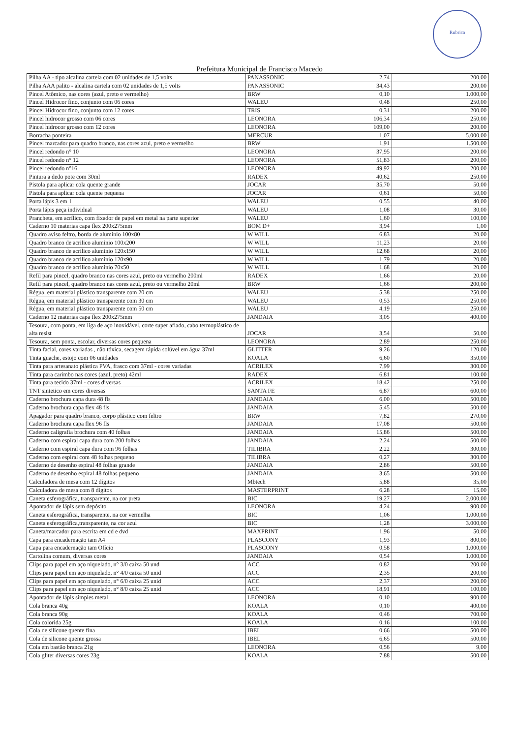Rubrica
Prefeitura Municipal de Francisco Macedo
| Pilha AA - tipo alcalina cartela com 02 unidades de 1,5 volts | PANASSONIC | 2,74 | 200,00 |
| Pilha AAA palito - alcalina cartela com 02 unidades de 1,5 volts | PANASSONIC | 34,43 | 200,00 |
| Pincel Atômico, nas cores (azul, preto e vermelho) | BRW | 0,10 | 1.000,00 |
| Pincel Hidrocor fino, conjunto com 06 cores | WALEU | 0,48 | 250,00 |
| Pincel Hidrocor fino, conjunto com 12 cores | TRIS | 0,31 | 200,00 |
| Pincel hidrocor grosso com 06 cores | LEONORA | 106,34 | 250,00 |
| Pincel hidrocor grosso com 12 cores | LEONORA | 109,00 | 200,00 |
| Borracha ponteira | MERCUR | 1,07 | 5.000,00 |
| Pincel marcador para quadro branco, nas cores azul, preto e vermelho | BRW | 1,91 | 1.500,00 |
| Pincel redondo n° 10 | LEONORA | 37,95 | 200,00 |
| Pincel redondo n° 12 | LEONORA | 51,83 | 200,00 |
| Pincel redondo n°16 | LEONORA | 49,92 | 200,00 |
| Pintura a dedo pote com 30ml | RADEX | 40,62 | 250,00 |
| Pistola para aplicar cola quente grande | JOCAR | 35,70 | 50,00 |
| Pistola para aplicar cola quente pequena | JOCAR | 0,61 | 50,00 |
| Porta lápis 3 em 1 | WALEU | 0,55 | 40,00 |
| Porta lápis peça individual | WALEU | 1,08 | 30,00 |
| Prancheta, em acrílico, com fixador de papel em metal na parte superior | WALEU | 1,60 | 100,00 |
| Caderno 10 materias capa flex 200x275mm | BOM D+ | 3,94 | 1,00 |
| Quadro aviso feltro, borda de alumínio 100x80 | W WILL | 6,83 | 20,00 |
| Quadro branco de acrilico aluminio 100x200 | W WILL | 11,23 | 20,00 |
| Quadro branco de acrilico aluminio 120x150 | W WILL | 12,68 | 20,00 |
| Quadro branco de acrilico aluminio 120x90 | W WILL | 1,79 | 20,00 |
| Quadro branco de acrilico aluminio 70x50 | W WILL | 1,68 | 20,00 |
| Refil para pincel, quadro branco nas cores azul, preto ou vermelho 200ml | RADEX | 1,66 | 20,00 |
| Refil para pincel, quadro branco nas cores azul, preto ou vermelho 20ml | BRW | 1,66 | 200,00 |
| Régua, em material plástico transparente com 20 cm | WALEU | 5,38 | 250,00 |
| Régua, em material plástico transparente com 30 cm | WALEU | 0,53 | 250,00 |
| Régua, em material plástico transparente com 50 cm | WALEU | 4,19 | 250,00 |
| Caderno 12 materias capa flex 200x275mm | JANDAIA | 3,05 | 400,00 |
| Tesoura, com ponta, em liga de aço inoxidável, corte super afiado, cabo termoplástico de alta resist | JOCAR | 3,54 | 50,00 |
| Tesoura, sem ponta, escolar, diversas cores pequena | LEONORA | 2,89 | 250,00 |
| Tinta facial, cores variadas , não tóxica, secagem rápida solúvel em água 37ml | GLITTER | 9,26 | 120,00 |
| Tinta guache, estojo com 06 unidades | KOALA | 6,60 | 350,00 |
| Tinta para artesanato plástica PVA, frasco com 37ml - cores variadas | ACRILEX | 7,99 | 300,00 |
| Tinta para carimbo nas cores (azul, preto) 42ml | RADEX | 6,81 | 100,00 |
| Tinta para tecido 37ml - cores diversas | ACRILEX | 18,42 | 250,00 |
| TNT sintetico em cores diversas | SANTA FE | 6,87 | 600,00 |
| Caderno brochura capa dura 48 fls | JANDAIA | 6,00 | 500,00 |
| Caderno brochura capa flex 48 fls | JANDAIA | 5,45 | 500,00 |
| Apagador para quadro branco, corpo plástico com feltro | BRW | 7,82 | 270,00 |
| Caderno brochura capa flex 96 fls | JANDAIA | 17,08 | 500,00 |
| Caderno caligrafia brochura com 40 folhas | JANDAIA | 15,86 | 500,00 |
| Caderno com espiral capa dura com 200 folhas | JANDAIA | 2,24 | 500,00 |
| Caderno com espiral capa dura com 96 folhas | TILIBRA | 2,22 | 300,00 |
| Caderno com espiral com 48 folhas pequeno | TILIBRA | 0,27 | 300,00 |
| Caderno de desenho espiral 48 folhas grande | JANDAIA | 2,86 | 500,00 |
| Caderno de desenho espiral 48 folhas pequeno | JANDAIA | 3,65 | 500,00 |
| Calculadora de mesa com 12 dígitos | Mbtech | 5,88 | 35,00 |
| Calculadora de mesa com 8 dígitos | MASTERPRINT | 6,28 | 15,00 |
| Caneta esferográfica, transparente, na cor preta | BIC | 19,27 | 2.000,00 |
| Apontador de lápis sem depósito | LEONORA | 4,24 | 900,00 |
| Caneta esferográfica, transparente, na cor vermelha | BIC | 1,06 | 1.000,00 |
| Caneta esferográfica,transparente, na cor azul | BIC | 1,28 | 3.000,00 |
| Caneta/marcador para escrita em cd e dvd | MAXPRINT | 1,96 | 50,00 |
| Capa para encadernação tam A4 | PLASCONY | 1,93 | 800,00 |
| Capa para encadernação tam Ofício | PLASCONY | 0,58 | 1.000,00 |
| Cartolina comum, diversas cores | JANDAIA | 0,54 | 1.000,00 |
| Clips para papel em aço niquelado, n° 3/0 caixa 50 und | ACC | 0,82 | 200,00 |
| Clips para papel em aço niquelado, n° 4/0 caixa 50 unid | ACC | 2,35 | 200,00 |
| Clips para papel em aço niquelado, n° 6/0 caixa 25 unid | ACC | 2,37 | 200,00 |
| Clips para papel em aço niquelado, n° 8/0 caixa 25 unid | ACC | 18,91 | 100,00 |
| Apontador de lápis simples metal | LEONORA | 0,10 | 900,00 |
| Cola branca 40g | KOALA | 0,10 | 400,00 |
| Cola branca 90g | KOALA | 0,46 | 700,00 |
| Cola colorida 25g | KOALA | 0,16 | 100,00 |
| Cola de silicone quente fina | IBEL | 0,66 | 500,00 |
| Cola de silicone quente grossa | IBEL | 6,65 | 500,00 |
| Cola em bastão branca 21g | LEONORA | 0,56 | 9,00 |
| Cola gliter diversas cores 23g | KOALA | 7,88 | 500,00 |